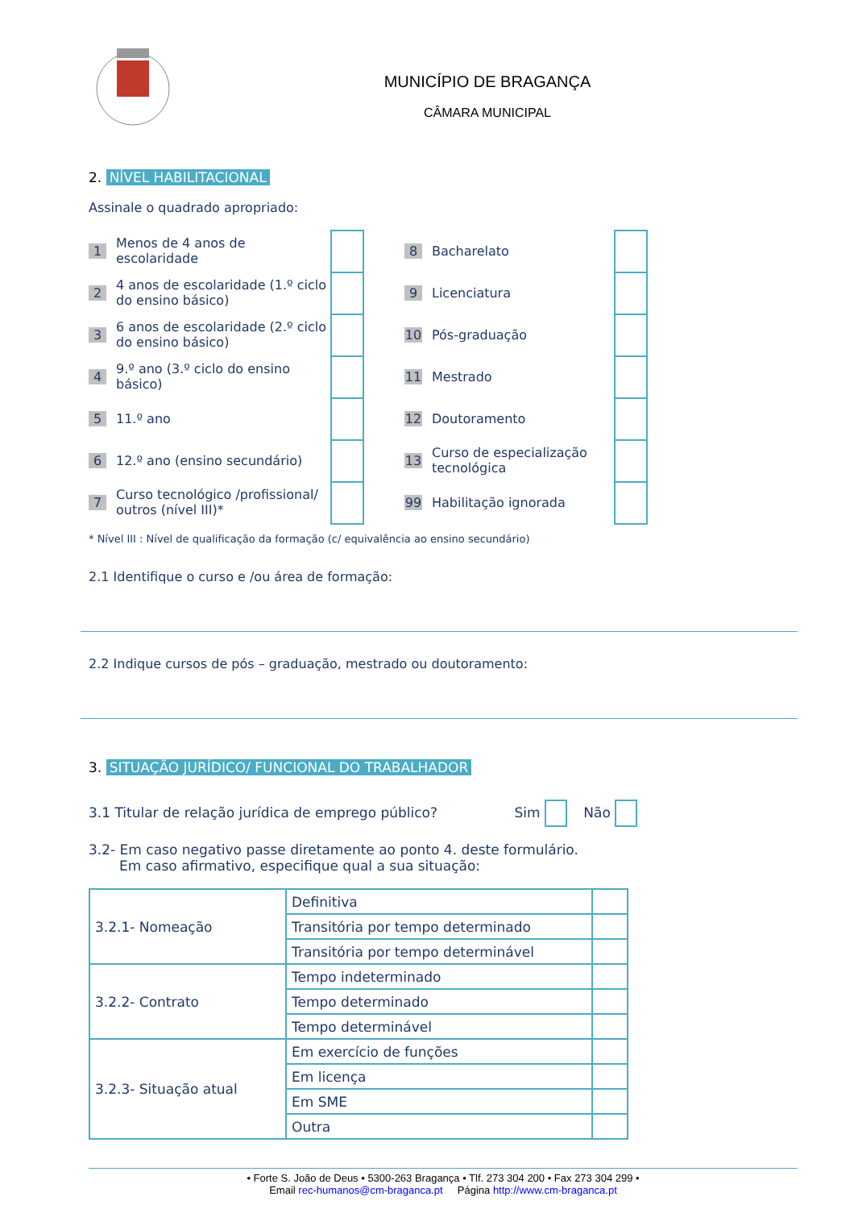MUNICÍPIO DE BRAGANÇA
CÂMARA MUNICIPAL
2. NÍVEL HABILITACIONAL
Assinale o quadrado apropriado:
1 Menos de 4 anos de escolaridade
2 4 anos de escolaridade (1.º ciclo do ensino básico)
3 6 anos de escolaridade (2.º ciclo do ensino básico)
4 9.º ano (3.º ciclo do ensino básico)
5 11.º ano
6 12.º ano (ensino secundário)
7 Curso tecnológico /profissional/ outros (nível III)*
8 Bacharelato
9 Licenciatura
10 Pós-graduação
11 Mestrado
12 Doutoramento
13 Curso de especialização tecnológica
99 Habilitação ignorada
* Nível III : Nível de qualificação da formação (c/ equivalência ao ensino secundário)
2.1 Identifique o curso e /ou área de formação:
2.2 Indique cursos de pós – graduação, mestrado ou doutoramento:
3. SITUAÇÃO JURÍDICO/ FUNCIONAL DO TRABALHADOR
3.1 Titular de relação jurídica de emprego público? Sim Não
3.2- Em caso negativo passe diretamente ao ponto 4. deste formulário.
Em caso afirmativo, especifique qual a sua situação:
| 3.2.1- Nomeação | Definitiva | |
| | Transitória por tempo determinado | |
| | Transitória por tempo determinável | |
| 3.2.2- Contrato | Tempo indeterminado | |
| | Tempo determinado | |
| | Tempo determinável | |
| 3.2.3- Situação atual | Em exercício de funções | |
| | Em licença | |
| | Em SME | |
| | Outra | |
• Forte S. João de Deus • 5300-263 Bragança • Tlf. 273 304 200 • Fax 273 304 299 •
Email rec-humanos@cm-braganca.pt Página http://www.cm-braganca.pt